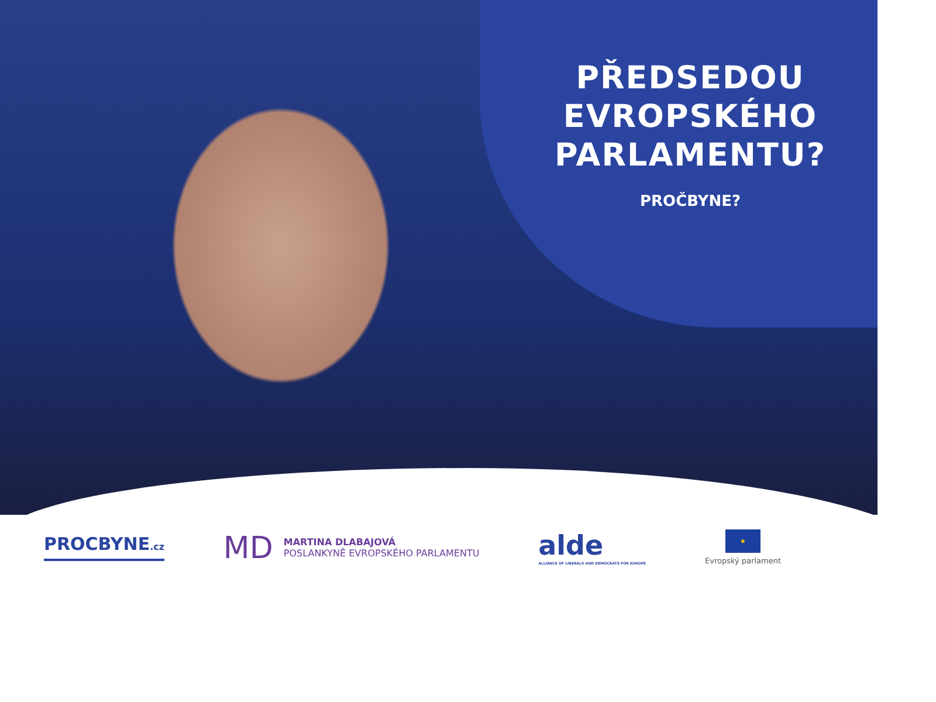PŘEDSEDOU
EVROPSKÉHO
PARLAMENTU?
PROČBYNE?
PROCBYNE.cz
MD
MARTINA DLABAJOVÁ
POSLANKYNĚ EVROPSKÉHO PARLAMENTU
alde
ALLIANCE OF LIBERALS AND DEMOCRATS FOR EUROPE
★
Evropský parlament